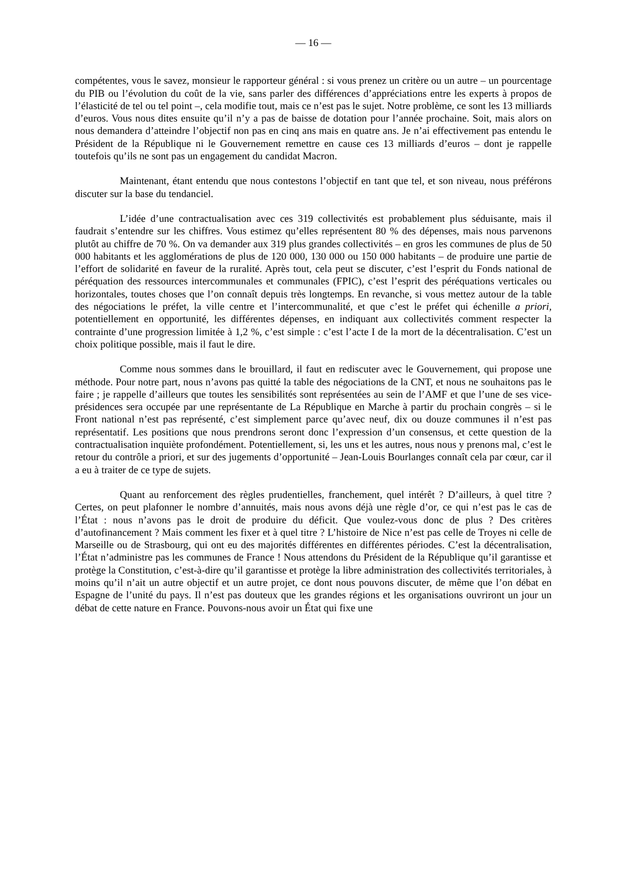— 16 —
compétentes, vous le savez, monsieur le rapporteur général : si vous prenez un critère ou un autre – un pourcentage du PIB ou l’évolution du coût de la vie, sans parler des différences d’appréciations entre les experts à propos de l’élasticité de tel ou tel point –, cela modifie tout, mais ce n’est pas le sujet. Notre problème, ce sont les 13 milliards d’euros. Vous nous dites ensuite qu’il n’y a pas de baisse de dotation pour l’année prochaine. Soit, mais alors on nous demandera d’atteindre l’objectif non pas en cinq ans mais en quatre ans. Je n’ai effectivement pas entendu le Président de la République ni le Gouvernement remettre en cause ces 13 milliards d’euros – dont je rappelle toutefois qu’ils ne sont pas un engagement du candidat Macron.
Maintenant, étant entendu que nous contestons l’objectif en tant que tel, et son niveau, nous préférons discuter sur la base du tendanciel.
L’idée d’une contractualisation avec ces 319 collectivités est probablement plus séduisante, mais il faudrait s’entendre sur les chiffres. Vous estimez qu’elles représentent 80 % des dépenses, mais nous parvenons plutôt au chiffre de 70 %. On va demander aux 319 plus grandes collectivités – en gros les communes de plus de 50 000 habitants et les agglomérations de plus de 120 000, 130 000 ou 150 000 habitants – de produire une partie de l’effort de solidarité en faveur de la ruralité. Après tout, cela peut se discuter, c’est l’esprit du Fonds national de péréquation des ressources intercommunales et communales (FPIC), c’est l’esprit des péréquations verticales ou horizontales, toutes choses que l’on connaît depuis très longtemps. En revanche, si vous mettez autour de la table des négociations le préfet, la ville centre et l’intercommunalité, et que c’est le préfet qui échenille a priori, potentiellement en opportunité, les différentes dépenses, en indiquant aux collectivités comment respecter la contrainte d’une progression limitée à 1,2 %, c’est simple : c’est l’acte I de la mort de la décentralisation. C’est un choix politique possible, mais il faut le dire.
Comme nous sommes dans le brouillard, il faut en rediscuter avec le Gouvernement, qui propose une méthode. Pour notre part, nous n’avons pas quitté la table des négociations de la CNT, et nous ne souhaitons pas le faire ; je rappelle d’ailleurs que toutes les sensibilités sont représentées au sein de l’AMF et que l’une de ses vice-présidences sera occupée par une représentante de La République en Marche à partir du prochain congrès – si le Front national n’est pas représenté, c’est simplement parce qu’avec neuf, dix ou douze communes il n’est pas représentatif. Les positions que nous prendrons seront donc l’expression d’un consensus, et cette question de la contractualisation inquiète profondément. Potentiellement, si, les uns et les autres, nous nous y prenons mal, c’est le retour du contrôle a priori, et sur des jugements d’opportunité – Jean-Louis Bourlanges connaît cela par cœur, car il a eu à traiter de ce type de sujets.
Quant au renforcement des règles prudentielles, franchement, quel intérêt ? D’ailleurs, à quel titre ? Certes, on peut plafonner le nombre d’annuités, mais nous avons déjà une règle d’or, ce qui n’est pas le cas de l’État : nous n’avons pas le droit de produire du déficit. Que voulez-vous donc de plus ? Des critères d’autofinancement ? Mais comment les fixer et à quel titre ? L’histoire de Nice n’est pas celle de Troyes ni celle de Marseille ou de Strasbourg, qui ont eu des majorités différentes en différentes périodes. C’est la décentralisation, l’État n’administre pas les communes de France ! Nous attendons du Président de la République qu’il garantisse et protège la Constitution, c’est-à-dire qu’il garantisse et protège la libre administration des collectivités territoriales, à moins qu’il n’ait un autre objectif et un autre projet, ce dont nous pouvons discuter, de même que l’on débat en Espagne de l’unité du pays. Il n’est pas douteux que les grandes régions et les organisations ouvriront un jour un débat de cette nature en France. Pouvons-nous avoir un État qui fixe une